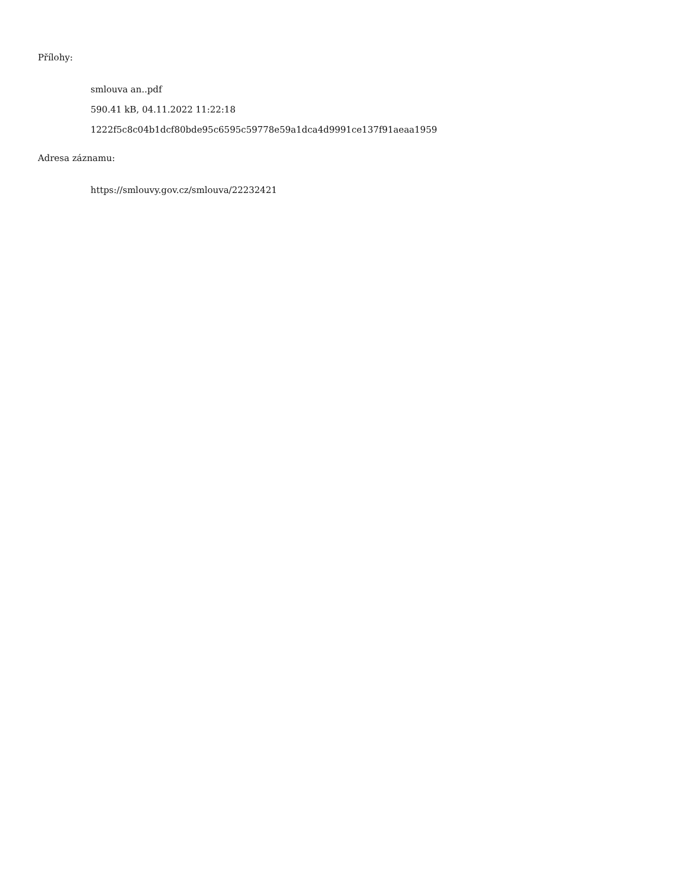Přílohy:
smlouva an..pdf
590.41 kB, 04.11.2022 11:22:18
1222f5c8c04b1dcf80bde95c6595c59778e59a1dca4d9991ce137f91aeaa1959
Adresa záznamu:
https://smlouvy.gov.cz/smlouva/22232421